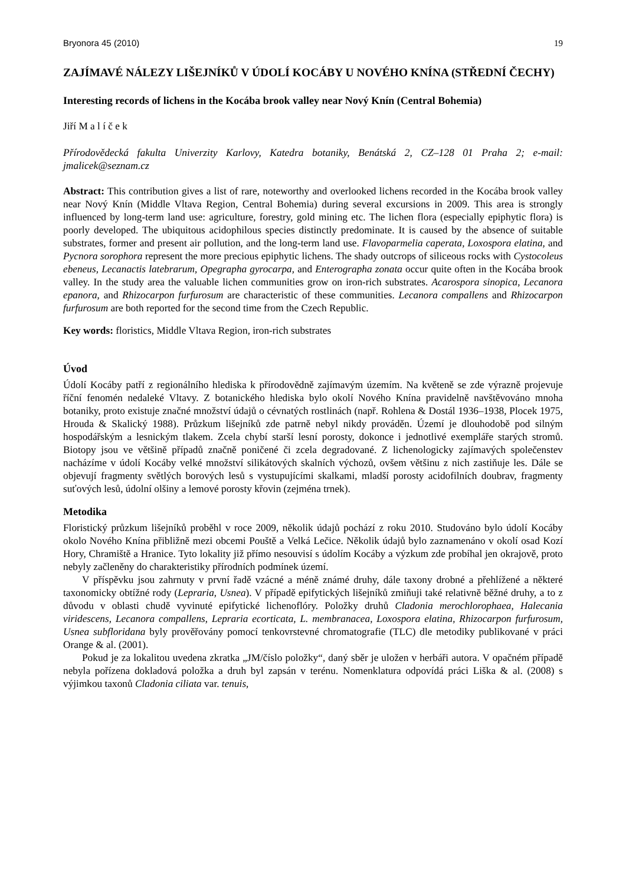Bryonora 45 (2010) 19
ZAJÍMAVÉ NÁLEZY LIŠEJNÍKŮ V ÚDOLÍ KOCÁBY U NOVÉHO KNÍNA (STŘEDNÍ ČECHY)
Interesting records of lichens in the Kocába brook valley near Nový Knín (Central Bohemia)
Jiří M a l í č e k
Přírodovědecká fakulta Univerzity Karlovy, Katedra botaniky, Benátská 2, CZ–128 01 Praha 2; e-mail: jmalicek@seznam.cz
Abstract: This contribution gives a list of rare, noteworthy and overlooked lichens recorded in the Kocába brook valley near Nový Knín (Middle Vltava Region, Central Bohemia) during several excursions in 2009. This area is strongly influenced by long-term land use: agriculture, forestry, gold mining etc. The lichen flora (especially epiphytic flora) is poorly developed. The ubiquitous acidophilous species distinctly predominate. It is caused by the absence of suitable substrates, former and present air pollution, and the long-term land use. Flavoparmelia caperata, Loxospora elatina, and Pycnora sorophora represent the more precious epiphytic lichens. The shady outcrops of siliceous rocks with Cystocoleus ebeneus, Lecanactis latebrarum, Opegrapha gyrocarpa, and Enterographa zonata occur quite often in the Kocába brook valley. In the study area the valuable lichen communities grow on iron-rich substrates. Acarospora sinopica, Lecanora epanora, and Rhizocarpon furfurosum are characteristic of these communities. Lecanora compallens and Rhizocarpon furfurosum are both reported for the second time from the Czech Republic.
Key words: floristics, Middle Vltava Region, iron-rich substrates
Úvod
Údolí Kocáby patří z regionálního hlediska k přírodovědně zajímavým územím. Na květeně se zde výrazně projevuje říční fenomén nedaleké Vltavy. Z botanického hlediska bylo okolí Nového Knína pravidelně navštěvováno mnoha botaniky, proto existuje značné množství údajů o cévnatých rostlinách (např. Rohlena & Dostál 1936–1938, Plocek 1975, Hrouda & Skalický 1988). Průzkum lišejníků zde patrně nebyl nikdy prováděn. Území je dlouhodobě pod silným hospodářským a lesnickým tlakem. Zcela chybí starší lesní porosty, dokonce i jednotlivé exempláře starých stromů. Biotopy jsou ve většině případů značně poničené či zcela degradované. Z lichenologicky zajímavých společenstev nacházíme v údolí Kocáby velké množství silikátových skalních výchozů, ovšem většinu z nich zastiňuje les. Dále se objevují fragmenty světlých borových lesů s vystupujícími skalkami, mladší porosty acidofilních doubrav, fragmenty suťových lesů, údolní olšiny a lemové porosty křovin (zejména trnek).
Metodika
Floristický průzkum lišejníků proběhl v roce 2009, několik údajů pochází z roku 2010. Studováno bylo údolí Kocáby okolo Nového Knína přibližně mezi obcemi Pouště a Velká Lečice. Několik údajů bylo zaznamenáno v okolí osad Kozí Hory, Chramiště a Hranice. Tyto lokality již přímo nesouvisí s údolím Kocáby a výzkum zde probíhal jen okrajově, proto nebyly začleněny do charakteristiky přírodních podmínek území.
V příspěvku jsou zahrnuty v první řadě vzácné a méně známé druhy, dále taxony drobné a přehlížené a některé taxonomicky obtížné rody (Lepraria, Usnea). V případě epifytických lišejníků zmiňuji také relativně běžné druhy, a to z důvodu v oblasti chudě vyvinuté epifytické lichenoflóry. Položky druhů Cladonia merochlorophaea, Halecania viridescens, Lecanora compallens, Lepraria ecorticata, L. membranacea, Loxospora elatina, Rhizocarpon furfurosum, Usnea subfloridana byly prověřovány pomocí tenkovrstevné chromatografie (TLC) dle metodiky publikované v práci Orange & al. (2001).
Pokud je za lokalitou uvedena zkratka „JM/číslo položky“, daný sběr je uložen v herbáři autora. V opačném případě nebyla pořízena dokladová položka a druh byl zapsán v terénu. Nomenklatura odpovídá práci Liška & al. (2008) s výjimkou taxonů Cladonia ciliata var. tenuis,